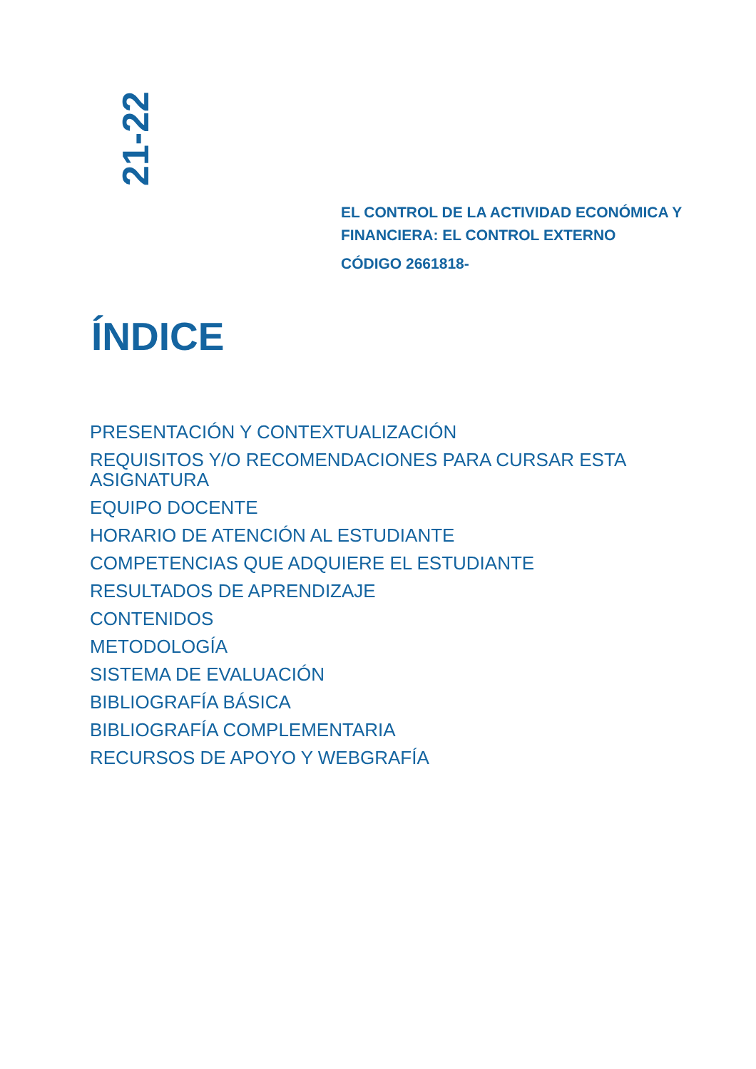21-22
EL CONTROL DE LA ACTIVIDAD ECONÓMICA Y FINANCIERA: EL CONTROL EXTERNO
CÓDIGO 2661818-
ÍNDICE
PRESENTACIÓN Y CONTEXTUALIZACIÓN
REQUISITOS Y/O RECOMENDACIONES PARA CURSAR ESTA ASIGNATURA
EQUIPO DOCENTE
HORARIO DE ATENCIÓN AL ESTUDIANTE
COMPETENCIAS QUE ADQUIERE EL ESTUDIANTE
RESULTADOS DE APRENDIZAJE
CONTENIDOS
METODOLOGÍA
SISTEMA DE EVALUACIÓN
BIBLIOGRAFÍA BÁSICA
BIBLIOGRAFÍA COMPLEMENTARIA
RECURSOS DE APOYO Y WEBGRAFÍA